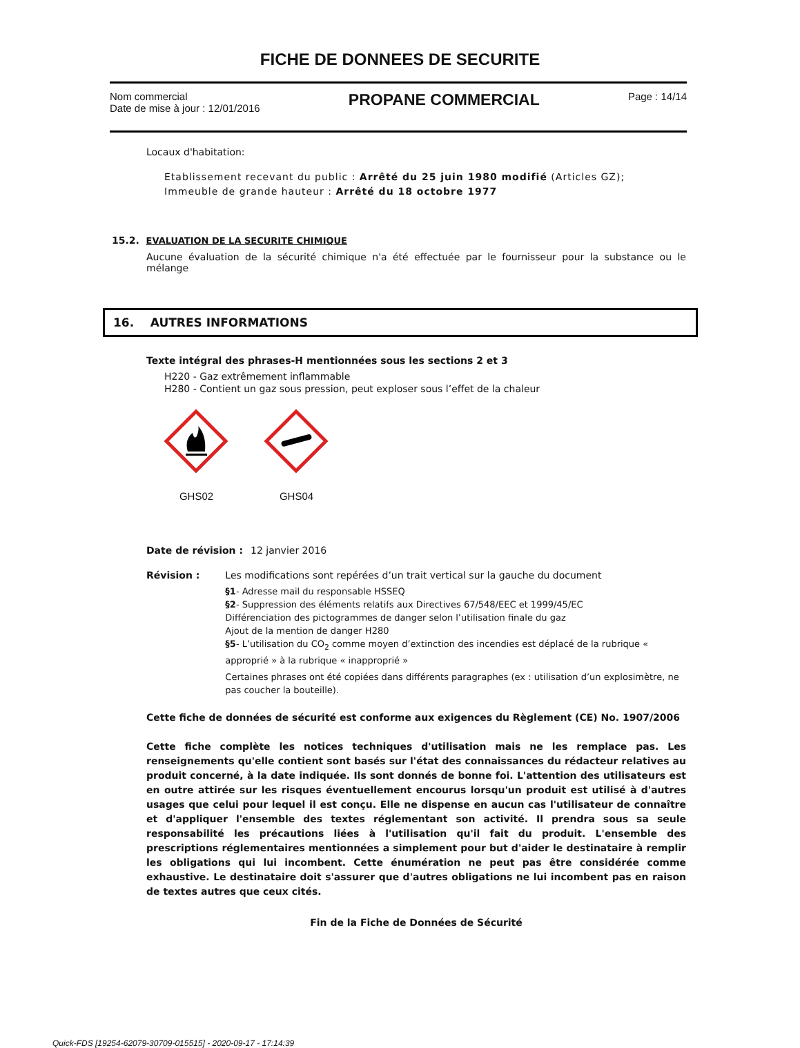FICHE DE DONNEES DE SECURITE
Nom commercial
Date de mise à jour : 12/01/2016
PROPANE COMMERCIAL
Page : 14/14
Locaux d'habitation:
Etablissement recevant du public : Arrêté du 25 juin 1980 modifié (Articles GZ);
Immeuble de grande hauteur : Arrêté du 18 octobre 1977
15.2. EVALUATION DE LA SECURITE CHIMIQUE
Aucune évaluation de la sécurité chimique n'a été effectuée par le fournisseur pour la substance ou le mélange
16. AUTRES INFORMATIONS
Texte intégral des phrases-H mentionnées sous les sections 2 et 3
H220 - Gaz extrêmement inflammable
H280 - Contient un gaz sous pression, peut exploser sous l’effet de la chaleur
GHS02 GHS04
Date de révision :
12 janvier 2016
Révision : Les modifications sont repérées d’un trait vertical sur la gauche du document
§1- Adresse mail du responsable HSSEQ
§2- Suppression des éléments relatifs aux Directives 67/548/EEC et 1999/45/EC
Différenciation des pictogrammes de danger selon l’utilisation finale du gaz
Ajout de la mention de danger H280
§5- L’utilisation du CO<sub>2</sub> comme moyen d’extinction des incendies est déplacé de la rubrique « approprié » à la rubrique « inapproprié »
Certaines phrases ont été copiées dans différents paragraphes (ex : utilisation d’un explosimètre, ne pas coucher la bouteille).
Cette fiche de données de sécurité est conforme aux exigences du Règlement (CE) No. 1907/2006
Cette fiche complète les notices techniques d'utilisation mais ne les remplace pas. Les renseignements qu'elle contient sont basés sur l'état des connaissances du rédacteur relatives au produit concerné, à la date indiquée. Ils sont donnés de bonne foi. L'attention des utilisateurs est en outre attirée sur les risques éventuellement encourus lorsqu'un produit est utilisé à d'autres usages que celui pour lequel il est conçu. Elle ne dispense en aucun cas l'utilisateur de connaître et d'appliquer l'ensemble des textes réglementant son activité. Il prendra sous sa seule responsabilité les précautions liées à l'utilisation qu'il fait du produit. L'ensemble des prescriptions réglementaires mentionnées a simplement pour but d'aider le destinataire à remplir les obligations qui lui incombent. Cette énumération ne peut pas être considérée comme exhaustive. Le destinataire doit s'assurer que d'autres obligations ne lui incombent pas en raison de textes autres que ceux cités.
Fin de la Fiche de Données de Sécurité
Quick-FDS [19254-62079-30709-015515] - 2020-09-17 - 17:14:39